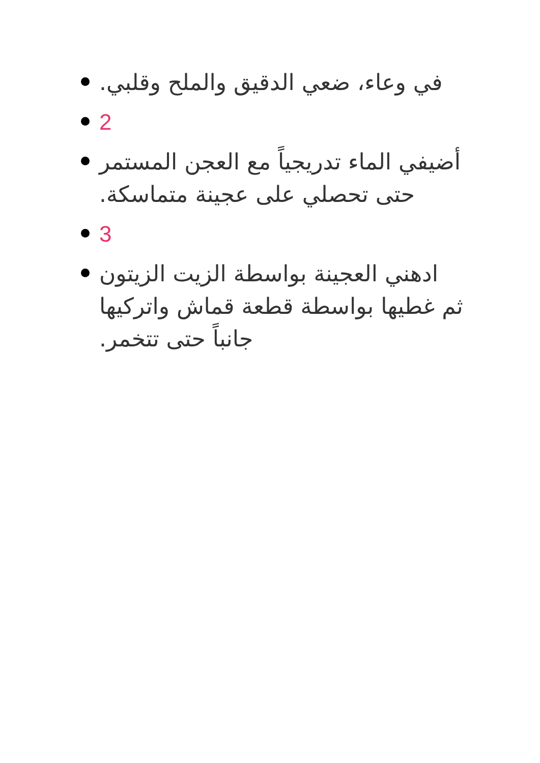في وعاء، ضعي الدقيق والملح وقلبي.
2
أضيفي الماء تدريجياً مع العجن المستمر حتى تحصلي على عجينة متماسكة.
3
ادهني العجينة بواسطة الزيت الزيتون ثم غطيها بواسطة قطعة قماش واتركيها جانباً حتى تتخمر.